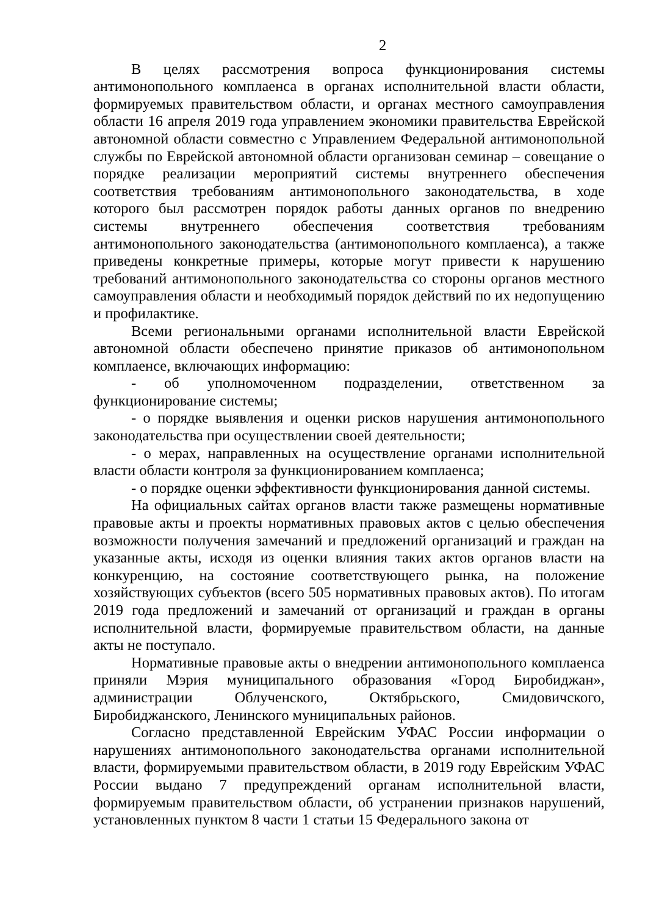2
В целях рассмотрения вопроса функционирования системы антимонопольного комплаенса в органах исполнительной власти области, формируемых правительством области, и органах местного самоуправления области 16 апреля 2019 года управлением экономики правительства Еврейской автономной области совместно с Управлением Федеральной антимонопольной службы по Еврейской автономной области организован семинар – совещание о порядке реализации мероприятий системы внутреннего обеспечения соответствия требованиям антимонопольного законодательства, в ходе которого был рассмотрен порядок работы данных органов по внедрению системы внутреннего обеспечения соответствия требованиям антимонопольного законодательства (антимонопольного комплаенса), а также приведены конкретные примеры, которые могут привести к нарушению требований антимонопольного законодательства со стороны органов местного самоуправления области и необходимый порядок действий по их недопущению и профилактике.
Всеми региональными органами исполнительной власти Еврейской автономной области обеспечено принятие приказов об антимонопольном комплаенсе, включающих информацию:
- об уполномоченном подразделении, ответственном за функционирование системы;
- о порядке выявления и оценки рисков нарушения антимонопольного законодательства при осуществлении своей деятельности;
- о мерах, направленных на осуществление органами исполнительной власти области контроля за функционированием комплаенса;
- о порядке оценки эффективности функционирования данной системы.
На официальных сайтах органов власти также размещены нормативные правовые акты и проекты нормативных правовых актов с целью обеспечения возможности получения замечаний и предложений организаций и граждан на указанные акты, исходя из оценки влияния таких актов органов власти на конкуренцию, на состояние соответствующего рынка, на положение хозяйствующих субъектов (всего 505 нормативных правовых актов). По итогам 2019 года предложений и замечаний от организаций и граждан в органы исполнительной власти, формируемые правительством области, на данные акты не поступало.
Нормативные правовые акты о внедрении антимонопольного комплаенса приняли Мэрия муниципального образования «Город Биробиджан», администрации Облученского, Октябрьского, Смидовичского, Биробиджанского, Ленинского муниципальных районов.
Согласно представленной Еврейским УФАС России информации о нарушениях антимонопольного законодательства органами исполнительной власти, формируемыми правительством области, в 2019 году Еврейским УФАС России выдано 7 предупреждений органам исполнительной власти, формируемым правительством области, об устранении признаков нарушений, установленных пунктом 8 части 1 статьи 15 Федерального закона от